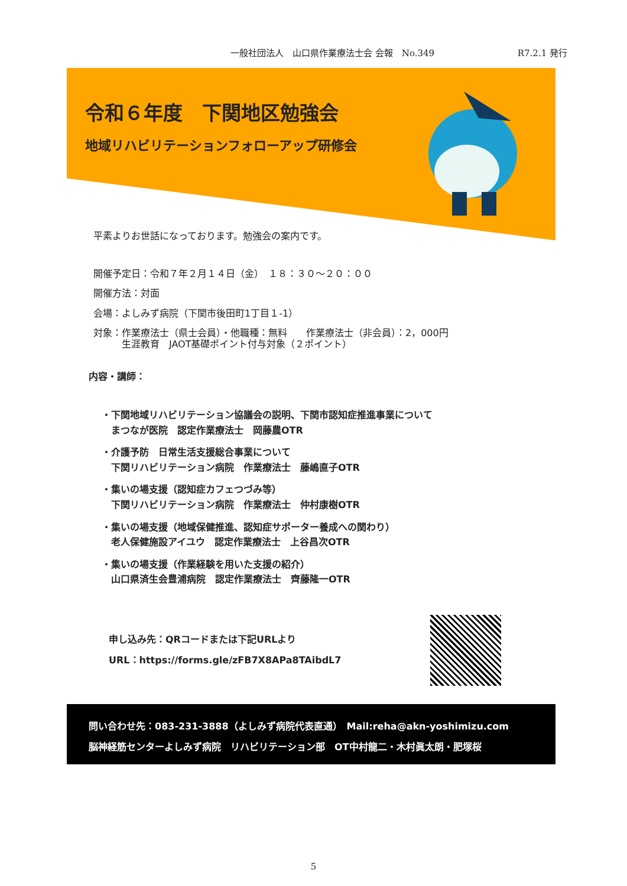一般社団法人　山口県作業療法士会 会報　No.349 R7.2.1 発行
令和６年度　下関地区勉強会
地域リハビリテーションフォローアップ研修会
平素よりお世話になっております。勉強会の案内です。
開催予定日：令和７年２月１４日（金）　１８：３０～２０：００
開催方法：対面
会場：よしみず病院（下関市後田町1丁目１-1）
対象：作業療法士（県士会員）・他職種：無料　　作業療法士（非会員）：2，000円
　　　生涯教育　JAOT基礎ポイント付与対象（２ポイント）
内容・講師：
・下関地域リハビリテーション協議会の説明、下関市認知症推進事業について
　まつなが医院　認定作業療法士　岡藤農OTR
・介護予防　日常生活支援総合事業について
　下関リハビリテーション病院　作業療法士　藤嶋直子OTR
・集いの場支援（認知症カフェつづみ等）
　下関リハビリテーション病院　作業療法士　仲村康樹OTR
・集いの場支援（地域保健推進、認知症サポーター養成への関わり）
　老人保健施設アイユウ　認定作業療法士　上谷昌次OTR
・集いの場支援（作業経験を用いた支援の紹介）
　山口県済生会豊浦病院　認定作業療法士　齊藤隆一OTR
申し込み先：QRコードまたは下記URLより
URL：https://forms.gle/zFB7X8APa8TAibdL7
問い合わせ先：083-231-3888（よしみず病院代表直通）　Mail:reha@akn-yoshimizu.com
脳神経筋センターよしみず病院　リハビリテーション部　OT中村龍二・木村眞太朗・肥塚桜
5